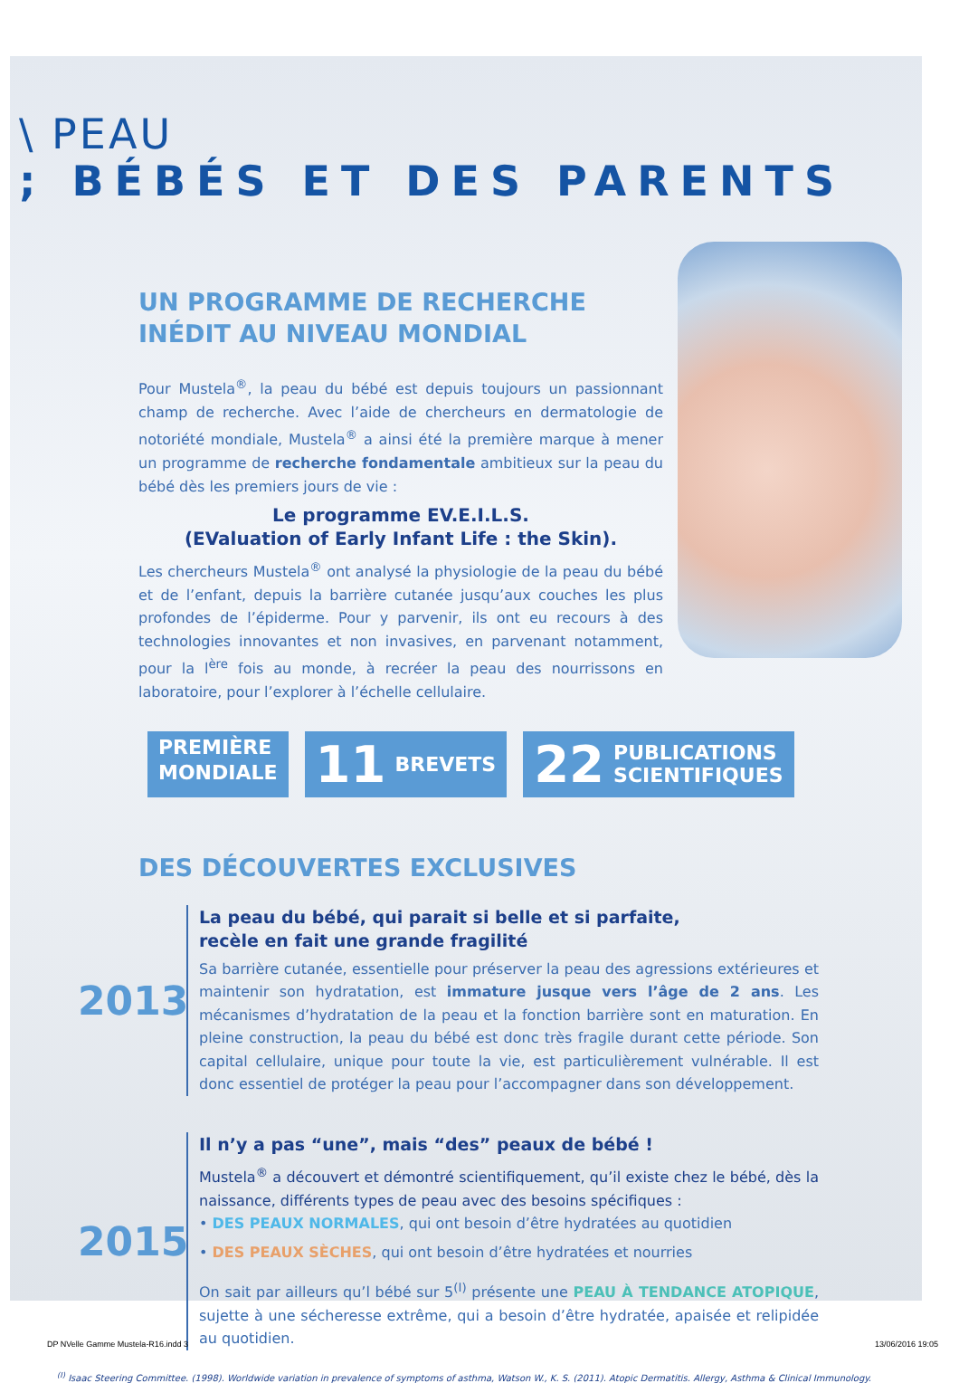\ PEAU; BÉBÉS ET DES PARENTS
UN PROGRAMME DE RECHERCHE
INÉDIT AU NIVEAU MONDIAL
Pour Mustela<sup>®</sup>, la peau du bébé est depuis toujours un passionnant champ de recherche. Avec l’aide de chercheurs en dermatologie de notoriété mondiale, Mustela<sup>®</sup> a ainsi été la première marque à mener un programme de recherche fondamentale ambitieux sur la peau du bébé dès les premiers jours de vie :
Le programme EV.E.I.L.S.
(EValuation of Early Infant Life : the Skin).
Les chercheurs Mustela<sup>®</sup> ont analysé la physiologie de la peau du bébé et de l’enfant, depuis la barrière cutanée jusqu’aux couches les plus profondes de l’épiderme. Pour y parvenir, ils ont eu recours à des technologies innovantes et non invasives, en parvenant notamment, pour la l<sup>ère</sup> fois au monde, à recréer la peau des nourrissons en laboratoire, pour l’explorer à l’échelle cellulaire.
PREMIÈRE
MONDIALE
11 BREVETS
22 PUBLICATIONS
SCIENTIFIQUES
DES DÉCOUVERTES EXCLUSIVES
2013
La peau du bébé, qui parait si belle et si parfaite,
recèle en fait une grande fragilité
Sa barrière cutanée, essentielle pour préserver la peau des agressions extérieures et maintenir son hydratation, est immature jusque vers l’âge de 2 ans. Les mécanismes d’hydratation de la peau et la fonction barrière sont en maturation. En pleine construction, la peau du bébé est donc très fragile durant cette période. Son capital cellulaire, unique pour toute la vie, est particulièrement vulnérable. Il est donc essentiel de protéger la peau pour l’accompagner dans son développement.
2015
Il n’y a pas “une”, mais “des” peaux de bébé !
Mustela<sup>®</sup> a découvert et démontré scientifiquement, qu’il existe chez le bébé, dès la naissance, différents types de peau avec des besoins spécifiques :
• DES PEAUX NORMALES, qui ont besoin d’être hydratées au quotidien
• DES PEAUX SÈCHES, qui ont besoin d’être hydratées et nourries
On sait par ailleurs qu’l bébé sur 5<sup>(I)</sup> présente une PEAU À TENDANCE ATOPIQUE, sujette à une sécheresse extrême, qui a besoin d’être hydratée, apaisée et relipidée au quotidien.
<sup>(I)</sup> Isaac Steering Committee. (1998). Worldwide variation in prevalence of symptoms of asthma, Watson W., K. S. (2011). Atopic Dermatitis. Allergy, Asthma & Clinical Immunology.
DP NVelle Gamme Mustela-R16.indd 3 13/06/2016 19:05